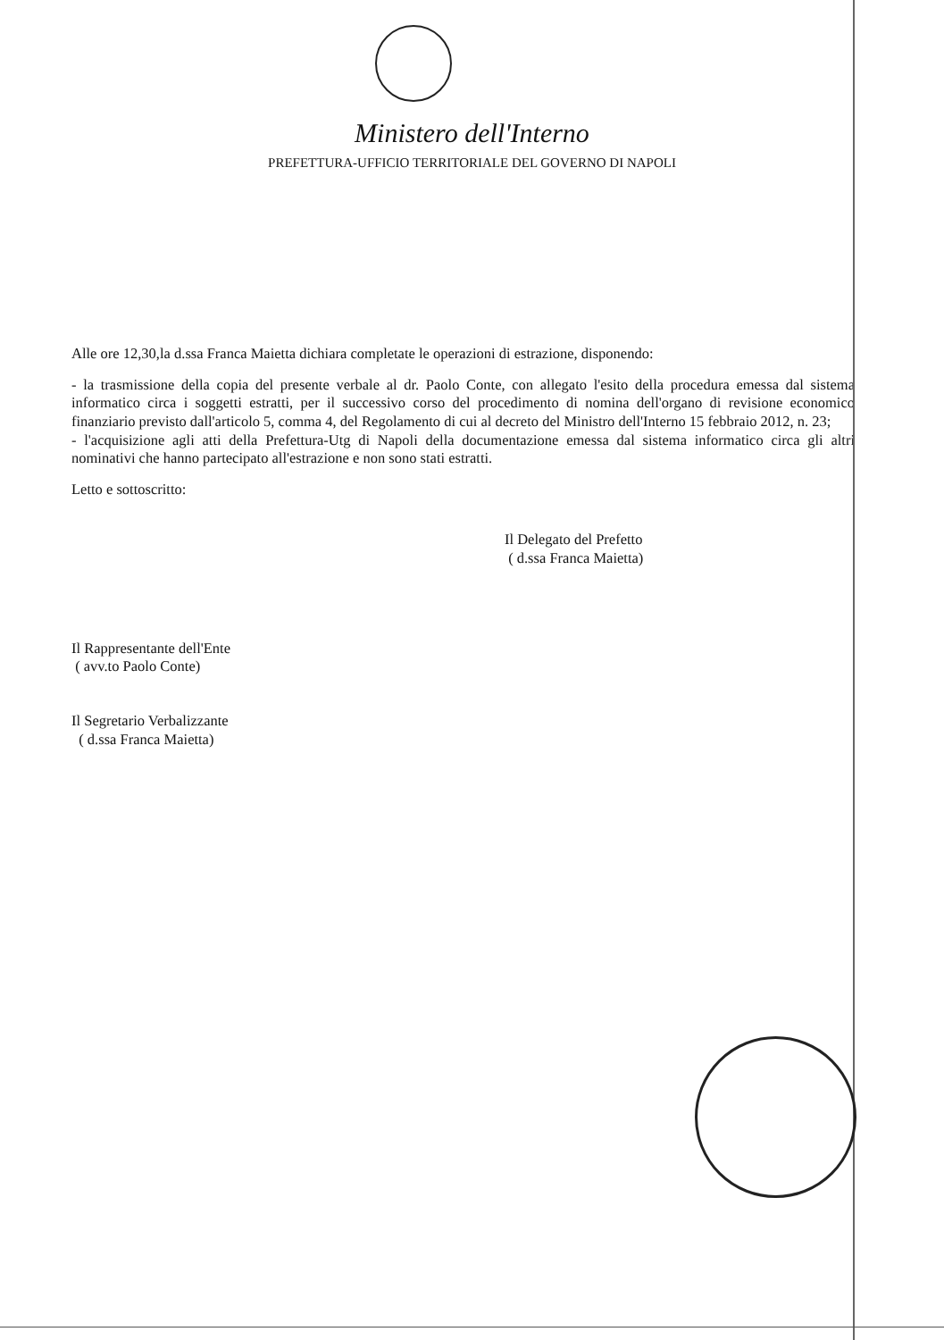Ministero dell'Interno
PREFETTURA-UFFICIO TERRITORIALE DEL GOVERNO DI NAPOLI
Alle ore 12,30,la d.ssa Franca Maietta dichiara completate le operazioni di estrazione, disponendo:
- la trasmissione della copia del presente verbale al dr. Paolo Conte, con allegato l'esito della procedura emessa dal sistema informatico circa i soggetti estratti, per il successivo corso del procedimento di nomina dell'organo di revisione economico finanziario previsto dall'articolo 5, comma 4, del Regolamento di cui al decreto del Ministro dell'Interno 15 febbraio 2012, n. 23;
- l'acquisizione agli atti della Prefettura-Utg di Napoli della documentazione emessa dal sistema informatico circa gli altri nominativi che hanno partecipato all'estrazione e non sono stati estratti.
Letto e sottoscritto:
Il Delegato del Prefetto
( d.ssa Franca Maietta)
Il Rappresentante dell'Ente
( avv.to Paolo Conte)
Il Segretario Verbalizzante
( d.ssa Franca Maietta)